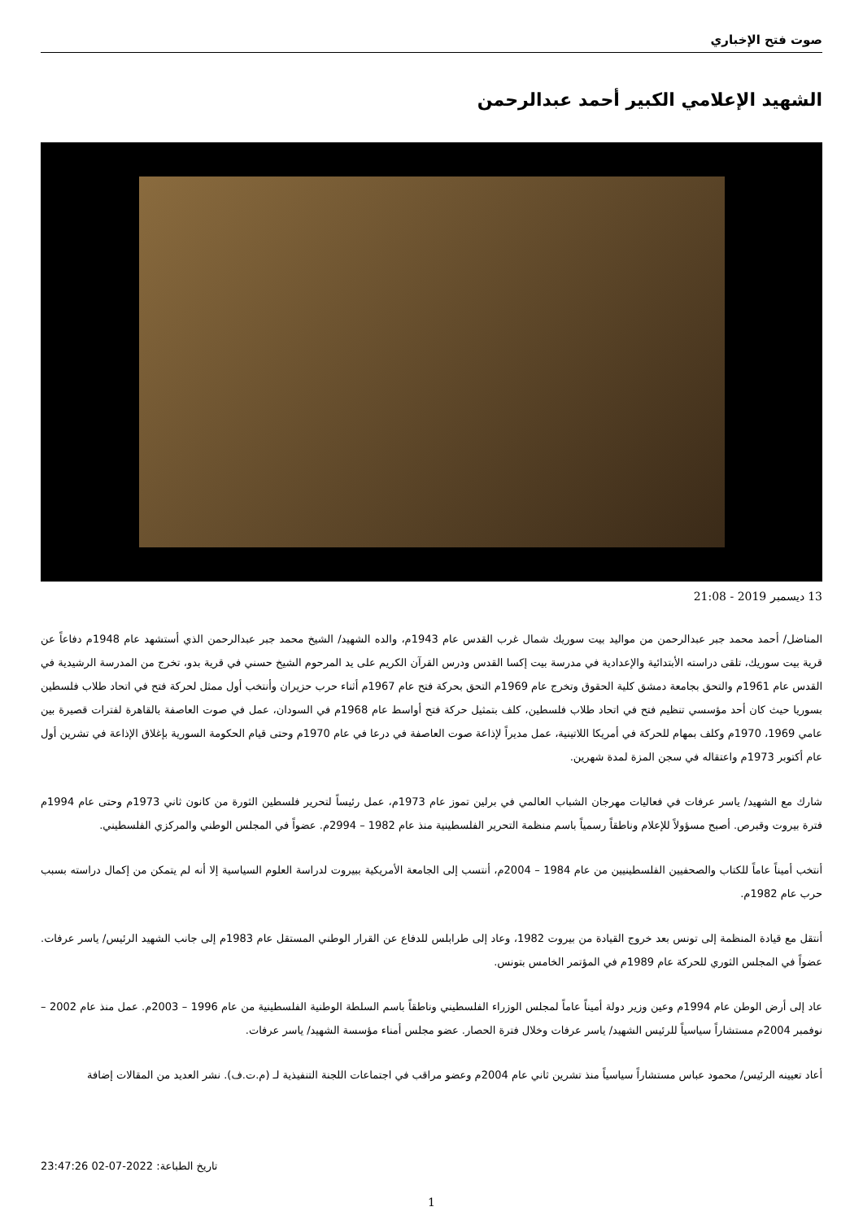صوت فتح الإخباري
الشهيد الإعلامي الكبير أحمد عبدالرحمن
13 ديسمبر 2019 - 21:08
المناضل/ أحمد محمد جبر عبدالرحمن من مواليد بيت سوريك شمال غرب القدس عام 1943م، والده الشهيد/ الشيخ محمد جبر عبدالرحمن الذي أستشهد عام 1948م دفاعاً عن قرية بيت سوريك، تلقى دراسته الأبتدائية والإعدادية في مدرسة بيت إكسا القدس ودرس القرآن الكريم على يد المرحوم الشيخ حسني في قرية بدو، تخرج من المدرسة الرشيدية في القدس عام 1961م والتحق بجامعة دمشق كلية الحقوق وتخرج عام 1969م التحق بحركة فتح عام 1967م أثناء حرب حزيران وأنتخب أول ممثل لحركة فتح في اتحاد طلاب فلسطين بسوريا حيث كان أحد مؤسسي تنظيم فتح في اتحاد طلاب فلسطين، كلف بتمثيل حركة فتح أواسط عام 1968م في السودان، عمل في صوت العاصفة بالقاهرة لفترات قصيرة بين عامي 1969، 1970م وكلف بمهام للحركة في أمريكا اللاتينية، عمل مديراً لإذاعة صوت العاصفة في درعا في عام 1970م وحتى قيام الحكومة السورية بإغلاق الإذاعة في تشرين أول عام أكتوبر 1973م واعتقاله في سجن المزة لمدة شهرين.
شارك مع الشهيد/ ياسر عرفات في فعاليات مهرجان الشباب العالمي في برلين تموز عام 1973م، عمل رئيساً لتحرير فلسطين الثورة من كانون ثاني 1973م وحتى عام 1994م فترة بيروت وقبرص. أصبح مسؤولاً للإعلام وناطقاً رسمياً باسم منظمة التحرير الفلسطينية منذ عام 1982 – 2994م. عضواً في المجلس الوطني والمركزي الفلسطيني.
أنتخب أميناً عاماً للكتاب والصحفيين الفلسطينيين من عام 1984 – 2004م، أنتسب إلى الجامعة الأمريكية ببيروت لدراسة العلوم السياسية إلا أنه لم يتمكن من إكمال دراسته بسبب حرب عام 1982م.
أنتقل مع قيادة المنظمة إلى تونس بعد خروج القيادة من بيروت 1982، وعاد إلى طرابلس للدفاع عن القرار الوطني المستقل عام 1983م إلى جانب الشهيد الرئيس/ ياسر عرفات. عضواً في المجلس الثوري للحركة عام 1989م في المؤتمر الخامس بتونس.
عاد إلى أرض الوطن عام 1994م وعين وزير دولة أميناً عاماً لمجلس الوزراء الفلسطيني وناطقاً باسم السلطة الوطنية الفلسطينية من عام 1996 – 2003م. عمل منذ عام 2002 – نوفمبر 2004م مستشاراً سياسياً للرئيس الشهيد/ ياسر عرفات وخلال فترة الحصار. عضو مجلس أمناء مؤسسة الشهيد/ ياسر عرفات.
أعاد تعيينه الرئيس/ محمود عباس مستشاراً سياسياً منذ تشرين ثاني عام 2004م وعضو مراقب في اجتماعات اللجنة التنفيذية لـ (م.ت.ف). نشر العديد من المقالات إضافة
تاريخ الطباعة: 2022-07-02 23:47:26
1